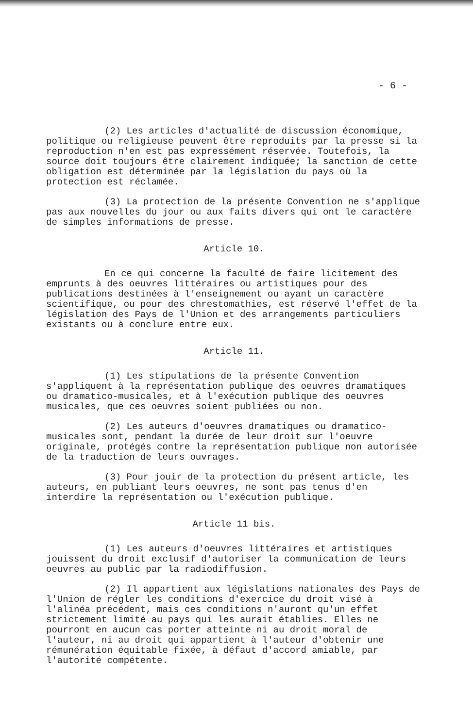- 6 -
(2) Les articles d'actualité de discussion économique, politique ou religieuse peuvent être reproduits par la presse si la reproduction n'en est pas expressément réservée. Toutefois, la source doit toujours être clairement indiquée; la sanction de cette obligation est déterminée par la législation du pays où la protection est réclamée.
(3) La protection de la présente Convention ne s'applique pas aux nouvelles du jour ou aux faits divers qui ont le caractère de simples informations de presse.
Article 10.
En ce qui concerne la faculté de faire licitement des emprunts à des oeuvres littéraires ou artistiques pour des publications destinées à l'enseignement ou ayant un caractère scientifique, ou pour des chrestomathies, est réservé l'effet de la législation des Pays de l'Union et des arrangements particuliers existants ou à conclure entre eux.
Article 11.
(1) Les stipulations de la présente Convention s'appliquent à la représentation publique des oeuvres dramatiques ou dramatico-musicales, et à l'exécution publique des oeuvres musicales, que ces oeuvres soient publiées ou non.
(2) Les auteurs d'oeuvres dramatiques ou dramatico-musicales sont, pendant la durée de leur droit sur l'oeuvre originale, protégés contre la représentation publique non autorisée de la traduction de leurs ouvrages.
(3) Pour jouir de la protection du présent article, les auteurs, en publiant leurs oeuvres, ne sont pas tenus d'en interdire la représentation ou l'exécution publique.
Article 11 bis.
(1) Les auteurs d'oeuvres littéraires et artistiques jouissent du droit exclusif d'autoriser la communication de leurs oeuvres au public par la radiodiffusion.
(2) Il appartient aux législations nationales des Pays de l'Union de régler les conditions d'exercice du droit visé à l'alinéa précédent, mais ces conditions n'auront qu'un effet strictement limité au pays qui les aurait établies. Elles ne pourront en aucun cas porter atteinte ni au droit moral de l'auteur, ni au droit qui appartient à l'auteur d'obtenir une rémunération équitable fixée, à défaut d'accord amiable, par l'autorité compétente.